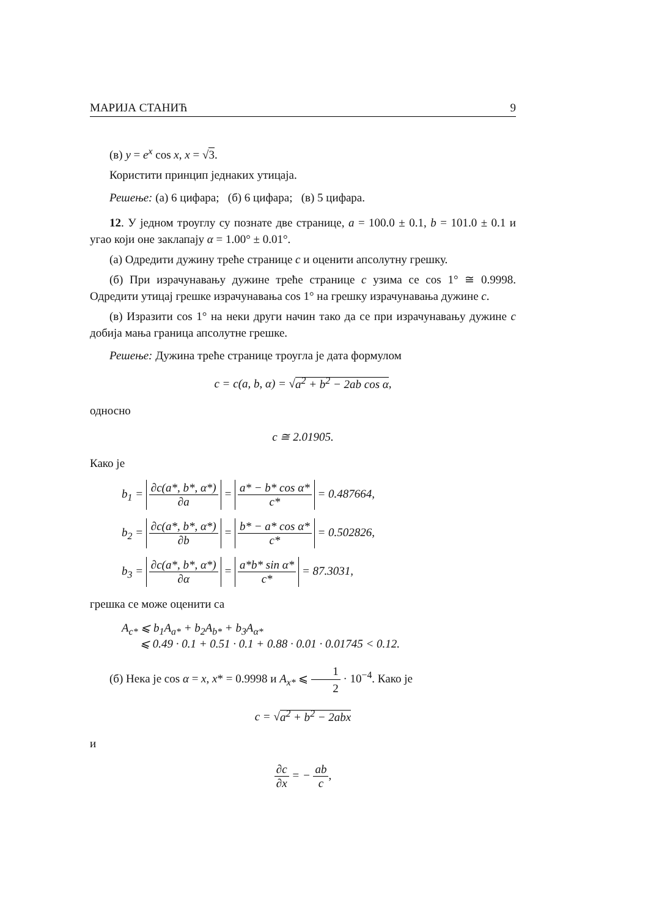МАРИЈА СТАНИЋ 9
(в) y = e<sup>x</sup> cos x, x = √3.
Користити принцип једнаких утицаја.
Решење: (а) 6 цифара; (б) 6 цифара; (в) 5 цифара.
12. У једном троуглу су познате две странице, a = 100.0 ± 0.1, b = 101.0 ± 0.1 и угао који оне заклапају α = 1.00° ± 0.01°.
(а) Одредити дужину треће странице c и оценити апсолутну грешку.
(б) При израчунавању дужине треће странице c узима се cos 1° ≅ 0.9998. Одредити утицај грешке израчунавања cos 1° на грешку израчунавања дужине c.
(в) Изразити cos 1° на неки други начин тако да се при израчунавању дужине c добија мања граница апсолутне грешке.
Решење: Дужина треће странице троугла је дата формулом
c = c(a, b, α) = √a<sup>2</sup> + b<sup>2</sup> − 2ab cos α,
односно
c ≅ 2.01905.
Како је
b<sub>1</sub> = ∂c(a*, b*, α*) ∂a = a* − b* cos α* c* = 0.487664,
b<sub>2</sub> = ∂c(a*, b*, α*) ∂b = b* − a* cos α* c* = 0.502826,
b<sub>3</sub> = ∂c(a*, b*, α*) ∂α = a*b* sin α* c* = 87.3031,
грешка се може оценити са
A<sub>c*</sub> ⩽ b<sub>1</sub>A<sub>a*</sub> + b<sub>2</sub>A<sub>b*</sub> + b<sub>3</sub>A<sub>α*</sub>
⩽ 0.49 · 0.1 + 0.51 · 0.1 + 0.88 · 0.01 · 0.01745 < 0.12.
(б) Нека је cos α = x, x* = 0.9998 и A<sub>x*</sub> ⩽ 1 2 · 10<sup>−4</sup>. Како је
c = √a<sup>2</sup> + b<sup>2</sup> − 2abx
и
∂c ∂x = − ab c,